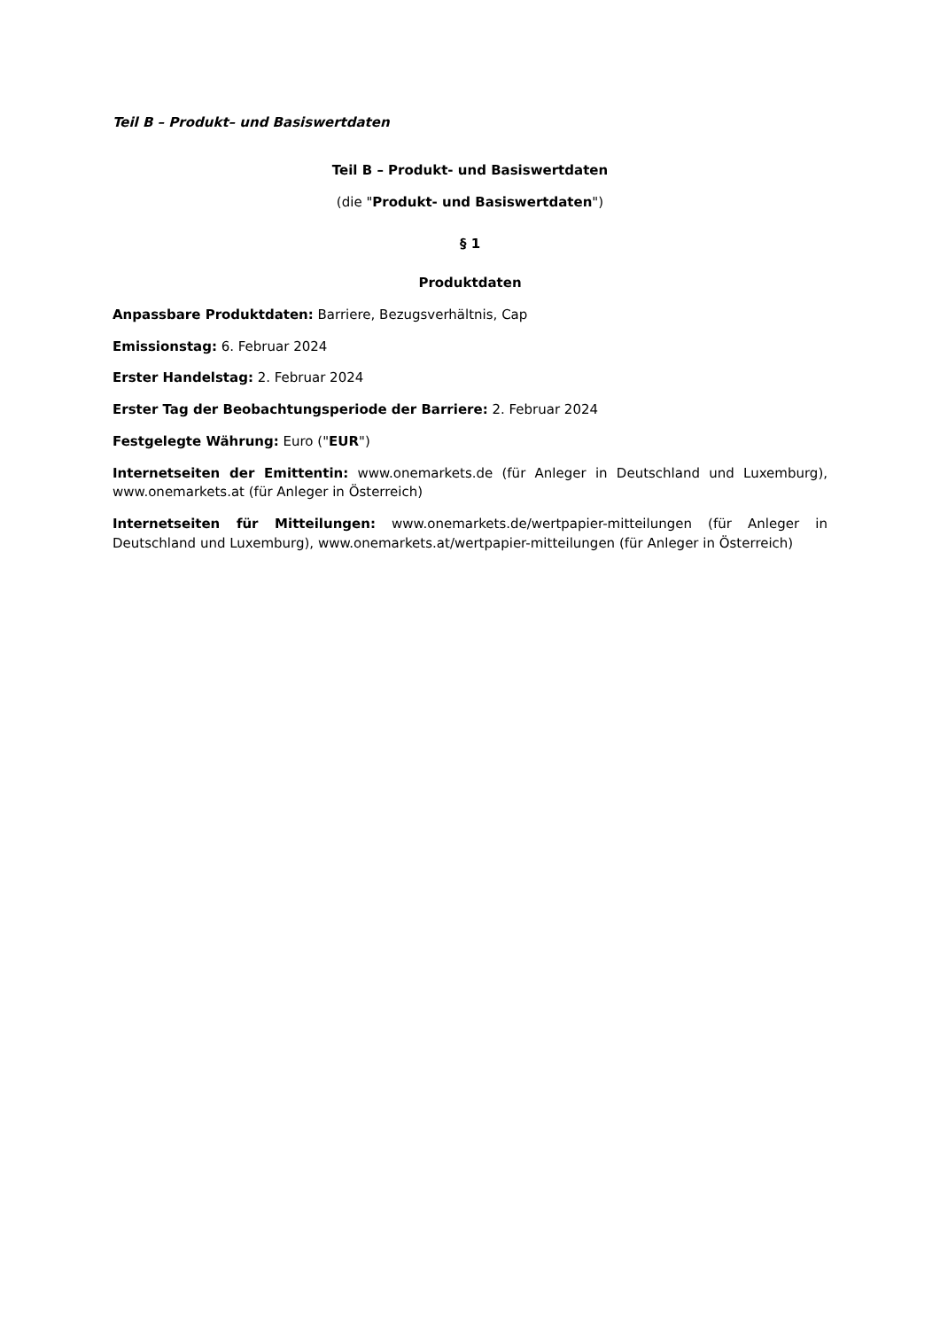Teil B – Produkt– und Basiswertdaten
Teil B – Produkt- und Basiswertdaten
(die "Produkt- und Basiswertdaten")
§ 1
Produktdaten
Anpassbare Produktdaten: Barriere, Bezugsverhältnis, Cap
Emissionstag: 6. Februar 2024
Erster Handelstag: 2. Februar 2024
Erster Tag der Beobachtungsperiode der Barriere: 2. Februar 2024
Festgelegte Währung: Euro ("EUR")
Internetseiten der Emittentin: www.onemarkets.de (für Anleger in Deutschland und Luxemburg), www.onemarkets.at (für Anleger in Österreich)
Internetseiten für Mitteilungen: www.onemarkets.de/wertpapier-mitteilungen (für Anleger in Deutschland und Luxemburg), www.onemarkets.at/wertpapier-mitteilungen (für Anleger in Österreich)